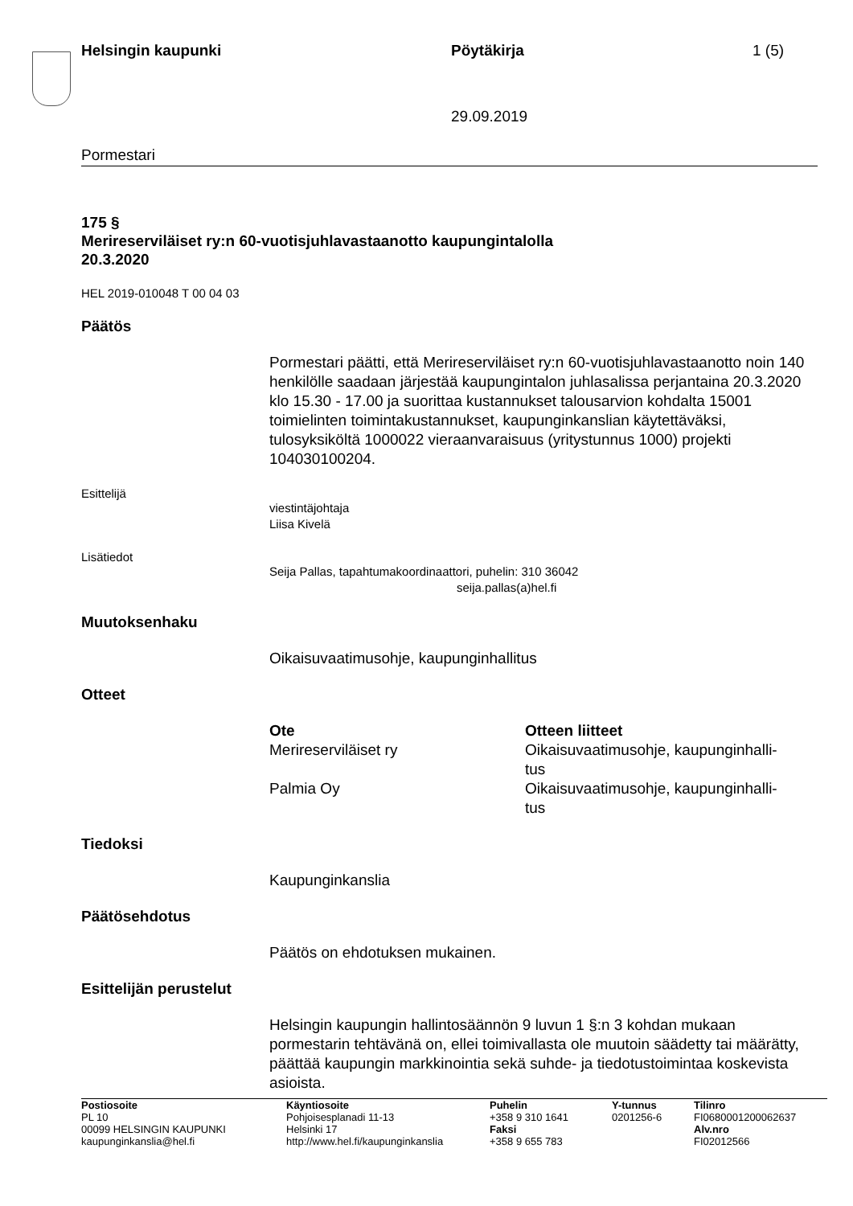Helsingin kaupunki Pöytäkirja 1 (5)
29.09.2019
Pormestari
175 §
Merireserviläiset ry:n 60-vuotisjuhlavastaanotto kaupungintalolla
20.3.2020
HEL 2019-010048 T 00 04 03
Päätös
Pormestari päätti, että Merireserviläiset ry:n 60-vuotisjuhlavastaanotto noin 140 henkilölle saadaan järjestää kaupungintalon juhlasalissa perjantaina 20.3.2020 klo 15.30 - 17.00 ja suorittaa kustannukset talousarvion kohdalta 15001 toimielinten toimintakustannukset, kaupunginkanslian käytettäväksi, tulosyksiköltä 1000022 vieraanvaraisuus (yritystunnus 1000) projekti 104030100204.
Esittelijä
viestintäjohtaja
Liisa Kivelä
Lisätiedot
Seija Pallas, tapahtumakoordinaattori, puhelin: 310 36042
seija.pallas(a)hel.fi
Muutoksenhaku
Oikaisuvaatimusohje, kaupunginhallitus
Otteet
| Ote | Otteen liitteet |
| --- | --- |
| Merireserviläiset ry | Oikaisuvaatimusohje, kaupunginhalli- tus |
| Palmia Oy | Oikaisuvaatimusohje, kaupunginhalli- tus |
Tiedoksi
Kaupunginkanslia
Päätösehdotus
Päätös on ehdotuksen mukainen.
Esittelijän perustelut
Helsingin kaupungin hallintosäännön 9 luvun 1 §:n 3 kohdan mukaan pormestarin tehtävänä on, ellei toimivallasta ole muutoin säädetty tai määrätty, päättää kaupungin markkinointia sekä suhde- ja tiedotustoimintaa koskevista asioista.
| Postiosoite PL 10 00099 HELSINGIN KAUPUNKI kaupunginkanslia@hel.fi | Käyntiosoite Pohjoisesplanadi 11-13 Helsinki 17 http://www.hel.fi/kaupunginkanslia | Puhelin +358 9 310 1641 Faksi +358 9 655 783 | Y-tunnus 0201256-6 | Tilinro FI0680001200062637 Alv.nro FI02012566 |